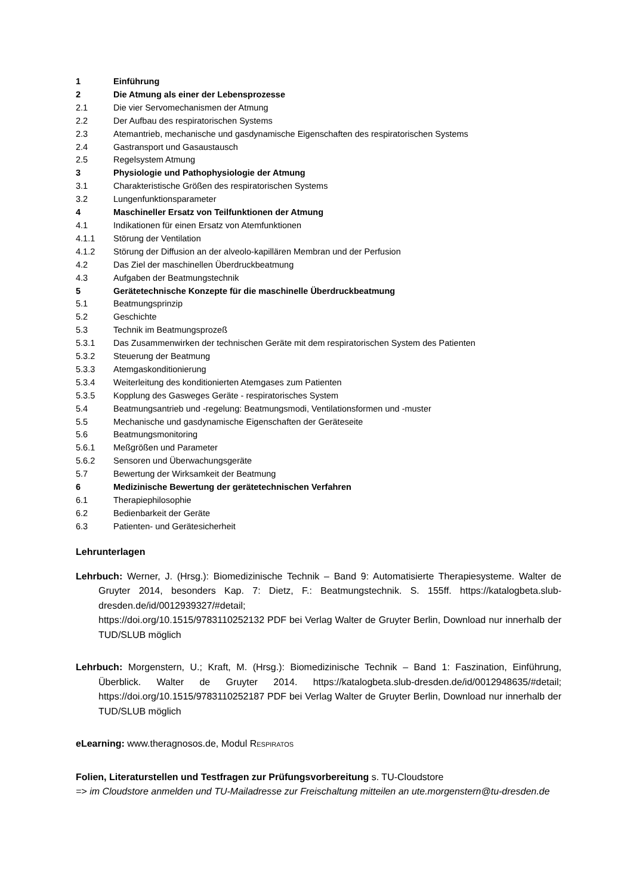1 Einführung
2 Die Atmung als einer der Lebensprozesse
2.1 Die vier Servomechanismen der Atmung
2.2 Der Aufbau des respiratorischen Systems
2.3 Atemantrieb, mechanische und gasdynamische Eigenschaften des respiratorischen Systems
2.4 Gastransport und Gasaustausch
2.5 Regelsystem Atmung
3 Physiologie und Pathophysiologie der Atmung
3.1 Charakteristische Größen des respiratorischen Systems
3.2 Lungenfunktionsparameter
4 Maschineller Ersatz von Teilfunktionen der Atmung
4.1 Indikationen für einen Ersatz von Atemfunktionen
4.1.1 Störung der Ventilation
4.1.2 Störung der Diffusion an der alveolo-kapillären Membran und der Perfusion
4.2 Das Ziel der maschinellen Überdruckbeatmung
4.3 Aufgaben der Beatmungstechnik
5 Gerätetechnische Konzepte für die maschinelle Überdruckbeatmung
5.1 Beatmungsprinzip
5.2 Geschichte
5.3 Technik im Beatmungsprozeß
5.3.1 Das Zusammenwirken der technischen Geräte mit dem respiratorischen System des Patienten
5.3.2 Steuerung der Beatmung
5.3.3 Atemgaskonditionierung
5.3.4 Weiterleitung des konditionierten Atemgases zum Patienten
5.3.5 Kopplung des Gasweges Geräte - respiratorisches System
5.4 Beatmungsantrieb und -regelung: Beatmungsmodi, Ventilationsformen und -muster
5.5 Mechanische und gasdynamische Eigenschaften der Geräteseite
5.6 Beatmungsmonitoring
5.6.1 Meßgrößen und Parameter
5.6.2 Sensoren und Überwachungsgeräte
5.7 Bewertung der Wirksamkeit der Beatmung
6 Medizinische Bewertung der gerätetechnischen Verfahren
6.1 Therapiephilosophie
6.2 Bedienbarkeit der Geräte
6.3 Patienten- und Gerätesicherheit
Lehrunterlagen
Lehrbuch: Werner, J. (Hrsg.): Biomedizinische Technik – Band 9: Automatisierte Therapiesysteme. Walter de Gruyter 2014, besonders Kap. 7: Dietz, F.: Beatmungstechnik. S. 155ff. https://katalogbeta.slub-dresden.de/id/0012939327/#detail;
https://doi.org/10.1515/9783110252132 PDF bei Verlag Walter de Gruyter Berlin, Download nur innerhalb der TUD/SLUB möglich
Lehrbuch: Morgenstern, U.; Kraft, M. (Hrsg.): Biomedizinische Technik – Band 1: Faszination, Einführung, Überblick. Walter de Gruyter 2014. https://katalogbeta.slub-dresden.de/id/0012948635/#detail; https://doi.org/10.1515/9783110252187 PDF bei Verlag Walter de Gruyter Berlin, Download nur innerhalb der TUD/SLUB möglich
eLearning: www.theragnosos.de, Modul RESPIRATOS
Folien, Literaturstellen und Testfragen zur Prüfungsvorbereitung s. TU-Cloudstore
=> im Cloudstore anmelden und TU-Mailadresse zur Freischaltung mitteilen an ute.morgenstern@tu-dresden.de